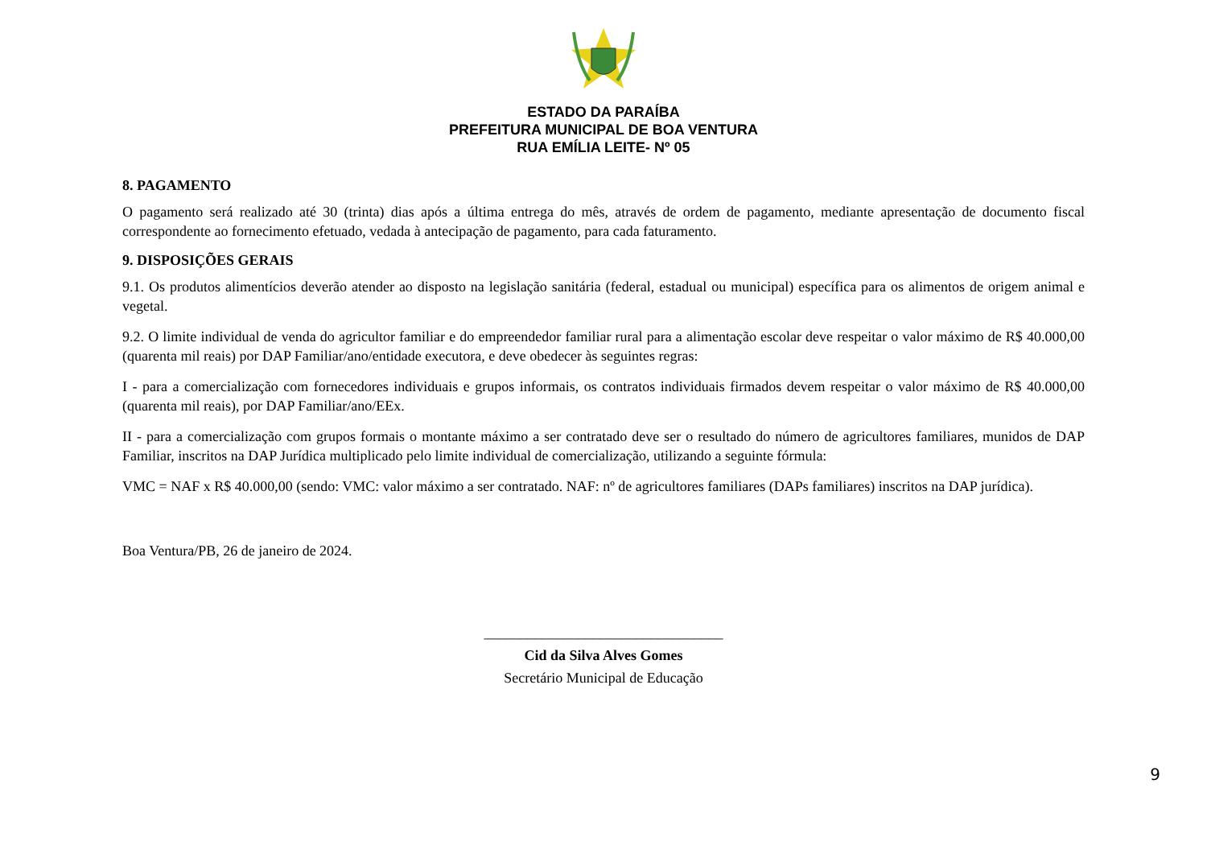ESTADO DA PARAÍBA
PREFEITURA MUNICIPAL DE BOA VENTURA
RUA EMÍLIA LEITE- Nº 05
8. PAGAMENTO
O pagamento será realizado até 30 (trinta) dias após a última entrega do mês, através de ordem de pagamento, mediante apresentação de documento fiscal correspondente ao fornecimento efetuado, vedada à antecipação de pagamento, para cada faturamento.
9. DISPOSIÇÕES GERAIS
9.1. Os produtos alimentícios deverão atender ao disposto na legislação sanitária (federal, estadual ou municipal) específica para os alimentos de origem animal e vegetal.
9.2. O limite individual de venda do agricultor familiar e do empreendedor familiar rural para a alimentação escolar deve respeitar o valor máximo de R$ 40.000,00 (quarenta mil reais) por DAP Familiar/ano/entidade executora, e deve obedecer às seguintes regras:
I - para a comercialização com fornecedores individuais e grupos informais, os contratos individuais firmados devem respeitar o valor máximo de R$ 40.000,00 (quarenta mil reais), por DAP Familiar/ano/EEx.
II - para a comercialização com grupos formais o montante máximo a ser contratado deve ser o resultado do número de agricultores familiares, munidos de DAP Familiar, inscritos na DAP Jurídica multiplicado pelo limite individual de comercialização, utilizando a seguinte fórmula:
VMC = NAF x R$ 40.000,00 (sendo: VMC: valor máximo a ser contratado. NAF: nº de agricultores familiares (DAPs familiares) inscritos na DAP jurídica).
Boa Ventura/PB, 26 de janeiro de 2024.
_________________________________
Cid da Silva Alves Gomes
Secretário Municipal de Educação
9